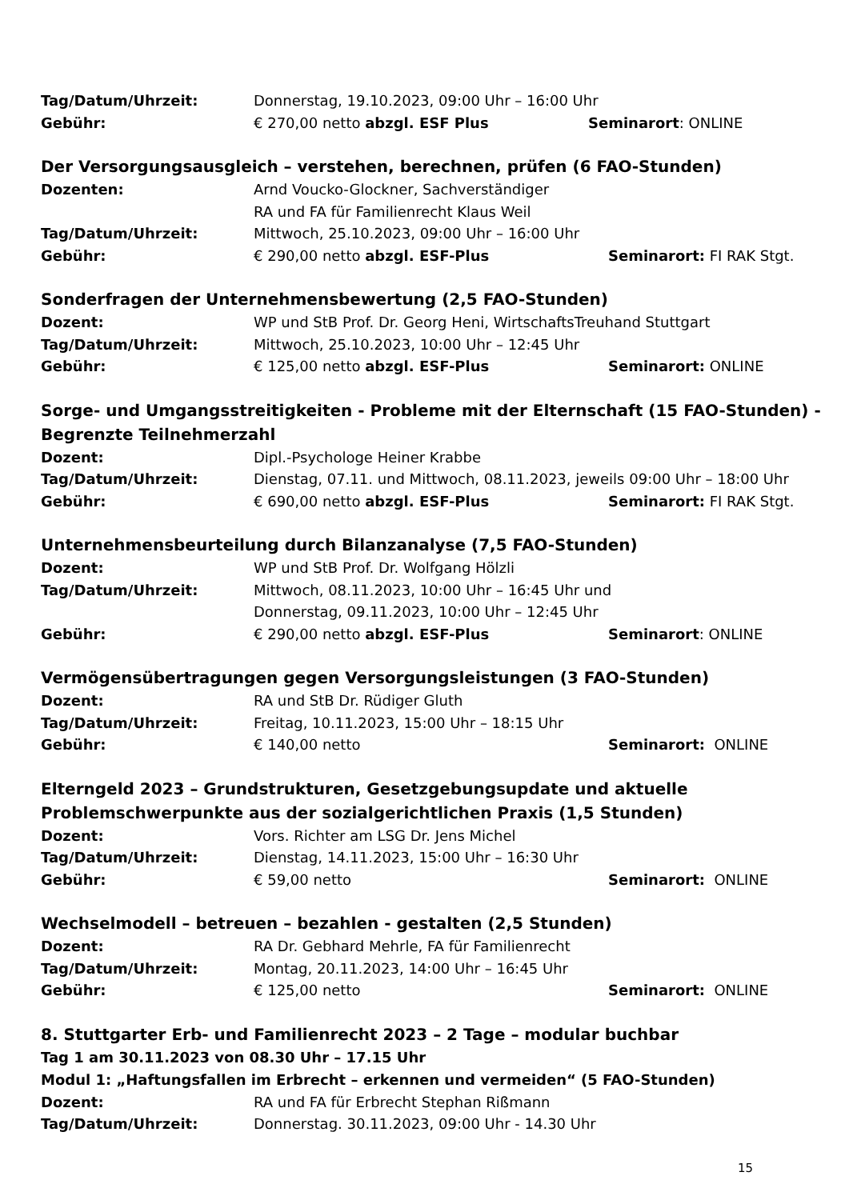Tag/Datum/Uhrzeit: Donnerstag, 19.10.2023, 09:00 Uhr – 16:00 Uhr
Gebühr: € 270,00 netto abzgl. ESF Plus Seminarort: ONLINE
Der Versorgungsausgleich – verstehen, berechnen, prüfen (6 FAO-Stunden)
Dozenten: Arnd Voucko-Glockner, Sachverständiger
RA und FA für Familienrecht Klaus Weil
Tag/Datum/Uhrzeit: Mittwoch, 25.10.2023, 09:00 Uhr – 16:00 Uhr
Gebühr: € 290,00 netto abzgl. ESF-Plus Seminarort: FI RAK Stgt.
Sonderfragen der Unternehmensbewertung (2,5 FAO-Stunden)
Dozent: WP und StB Prof. Dr. Georg Heni, WirtschaftsTreuhand Stuttgart
Tag/Datum/Uhrzeit: Mittwoch, 25.10.2023, 10:00 Uhr – 12:45 Uhr
Gebühr: € 125,00 netto abzgl. ESF-Plus Seminarort: ONLINE
Sorge- und Umgangsstreitigkeiten - Probleme mit der Elternschaft (15 FAO-Stunden) - Begrenzte Teilnehmerzahl
Dozent: Dipl.-Psychologe Heiner Krabbe
Tag/Datum/Uhrzeit: Dienstag, 07.11. und Mittwoch, 08.11.2023, jeweils 09:00 Uhr – 18:00 Uhr
Gebühr: € 690,00 netto abzgl. ESF-Plus Seminarort: FI RAK Stgt.
Unternehmensbeurteilung durch Bilanzanalyse (7,5 FAO-Stunden)
Dozent: WP und StB Prof. Dr. Wolfgang Hölzli
Tag/Datum/Uhrzeit: Mittwoch, 08.11.2023, 10:00 Uhr – 16:45 Uhr und
Donnerstag, 09.11.2023, 10:00 Uhr – 12:45 Uhr
Gebühr: € 290,00 netto abzgl. ESF-Plus Seminarort: ONLINE
Vermögensübertragungen gegen Versorgungsleistungen (3 FAO-Stunden)
Dozent: RA und StB Dr. Rüdiger Gluth
Tag/Datum/Uhrzeit: Freitag, 10.11.2023, 15:00 Uhr – 18:15 Uhr
Gebühr: € 140,00 netto Seminarort: ONLINE
Elterngeld 2023 – Grundstrukturen, Gesetzgebungsupdate und aktuelle Problemschwerpunkte aus der sozialgerichtlichen Praxis (1,5 Stunden)
Dozent: Vors. Richter am LSG Dr. Jens Michel
Tag/Datum/Uhrzeit: Dienstag, 14.11.2023, 15:00 Uhr – 16:30 Uhr
Gebühr: € 59,00 netto Seminarort: ONLINE
Wechselmodell – betreuen – bezahlen - gestalten (2,5 Stunden)
Dozent: RA Dr. Gebhard Mehrle, FA für Familienrecht
Tag/Datum/Uhrzeit: Montag, 20.11.2023, 14:00 Uhr – 16:45 Uhr
Gebühr: € 125,00 netto Seminarort: ONLINE
8. Stuttgarter Erb- und Familienrecht 2023 – 2 Tage – modular buchbar
Tag 1 am 30.11.2023 von 08.30 Uhr – 17.15 Uhr
Modul 1: „Haftungsfallen im Erbrecht – erkennen und vermeiden“ (5 FAO-Stunden)
Dozent: RA und FA für Erbrecht Stephan Rißmann
Tag/Datum/Uhrzeit: Donnerstag. 30.11.2023, 09:00 Uhr - 14.30 Uhr
15